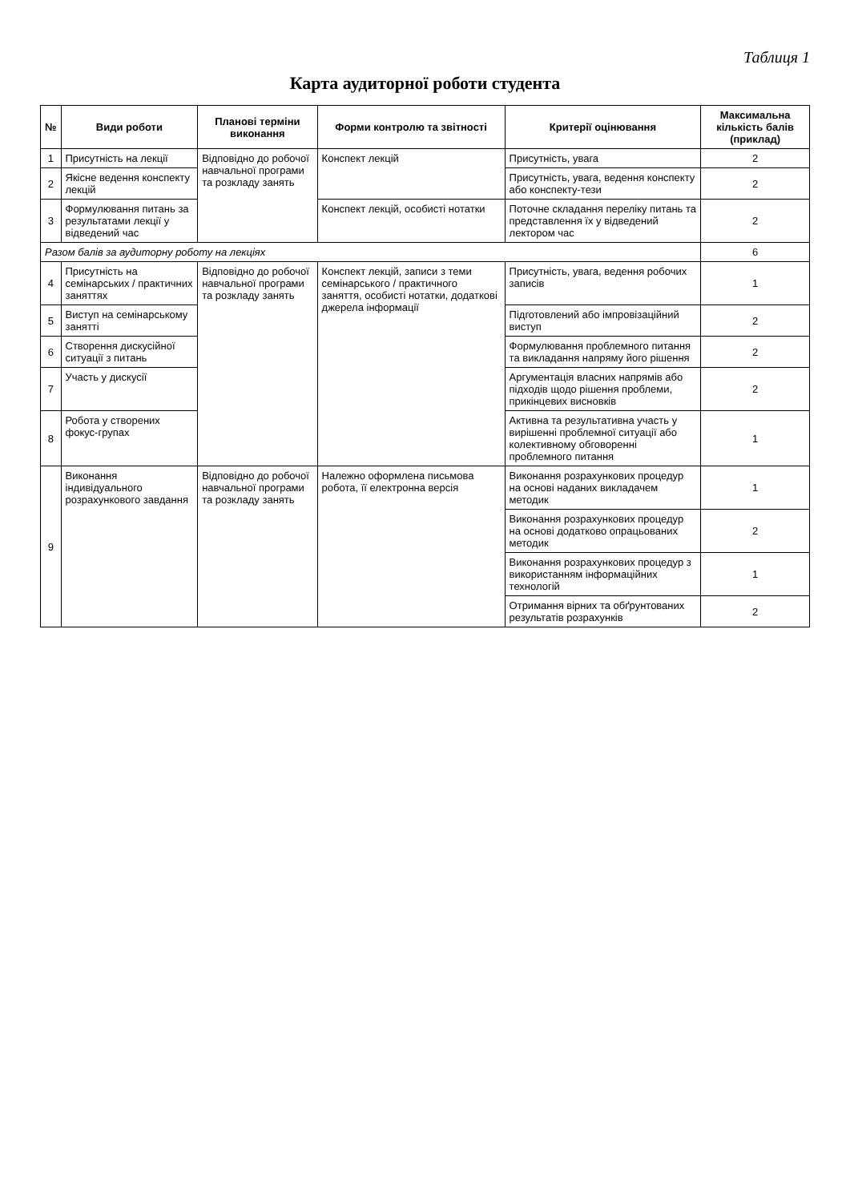Таблиця 1
Карта аудиторної роботи студента
| № | Види роботи | Планові терміни виконання | Форми контролю та звітності | Критерії оцінювання | Максимальна кількість балів (приклад) |
| --- | --- | --- | --- | --- | --- |
| 1 | Присутність на лекції | Відповідно до робочої навчальної програми та розкладу занять | Конспект лекцій | Присутність, увага | 2 |
| 2 | Якісне ведення конспекту лекцій | | | Присутність, увага, ведення конспекту або конспекту-тези | 2 |
| 3 | Формулювання питань за результатами лекції у відведений час | | Конспект лекцій, особисті нотатки | Поточне складання переліку питань та представлення їх у відведений лектором час | 2 |
| Разом балів за аудиторну роботу на лекціях | | | | | 6 |
| 4 | Присутність на семінарських / практичних заняттях | Відповідно до робочої навчальної програми та розкладу занять | Конспект лекцій, записи з теми семінарського / практичного заняття, особисті нотатки, додаткові джерела інформації | Присутність, увага, ведення робочих записів | 1 |
| 5 | Виступ на семінарському занятті | | | Підготовлений або імпровізаційний виступ | 2 |
| 6 | Створення дискусійної ситуації з питань | | | Формулювання проблемного питання та викладання напряму його рішення | 2 |
| 7 | Участь у дискусії | | | Аргументація власних напрямів або підходів щодо рішення проблеми, прикінцевих висновків | 2 |
| 8 | Робота у створених фокус-групах | | | Активна та результативна участь у вирішенні проблемної ситуації або колективному обговоренні проблемного питання | 1 |
| 9 | Виконання індивідуального розрахункового завдання | Відповідно до робочої навчальної програми та розкладу занять | Належно оформлена письмова робота, її електронна версія | Виконання розрахункових процедур на основі наданих викладачем методик | 1 |
| | | | | Виконання розрахункових процедур на основі додатково опрацьованих методик | 2 |
| | | | | Виконання розрахункових процедур з використанням інформаційних технологій | 1 |
| | | | | Отримання вірних та обґрунтованих результатів розрахунків | 2 |